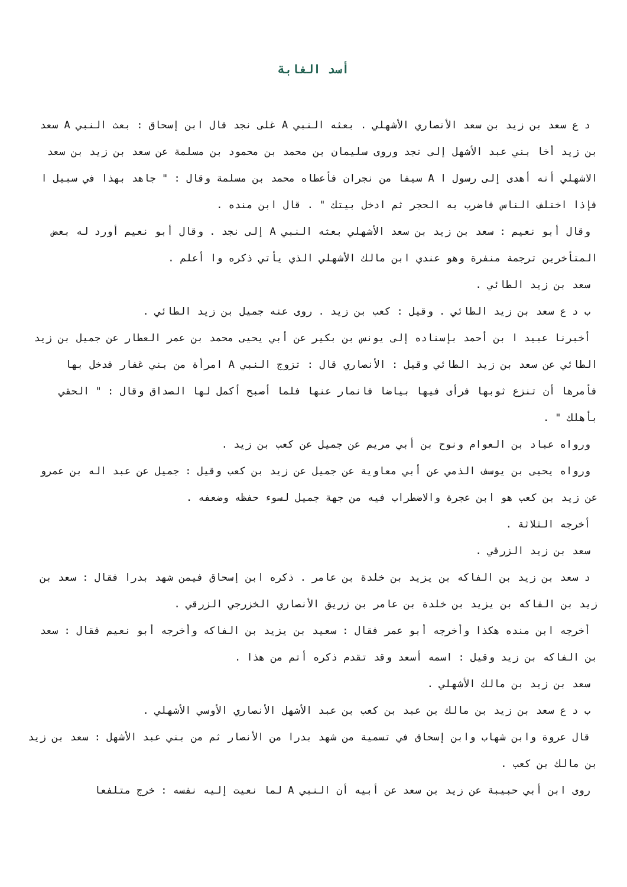أسد الغابة
د ع سعد بن زيد بن سعد الأنصاري الأشهلي . بعثه النبي A غلى نجد قال ابن إسحاق : بعث النبي A سعد بن زيد أخا بني عبد الأشهل إلى نجد وروى سليمان بن محمد بن محمود بن مسلمة عن سعد بن زيد بن سعد الاشهلي أنه أهدى إلى رسول ا A سيفا من نجران فأعطاه محمد بن مسلمة وقال : " جاهد بهذا في سبيل ا فإذا اختلف الناس فاضرب به الحجر ثم ادخل بيتك " . قال ابن منده .
وقال أبو نعيم : سعد بن زيد بن سعد الأشهلي بعثه النبي A إلى نجد . وقال أبو نعيم أورد له بعض المتأخرين ترجمة منفرة وهو عندي ابن مالك الأشهلي الذي يأتي ذكره وا أعلم .
سعد بن زيد الطائي .
ب د ع سعد بن زيد الطائي . وقيل : كعب بن زيد . روى عنه جميل بن زيد الطائي .
أخبرنا عبيد ا بن أحمد بإسناده إلى يونس بن بكير عن أبي يحيى محمد بن عمر العطار عن جميل بن زيد الطائي عن سعد بن زيد الطائي وقيل : الأنصاري قال : تزوج النبي A امرأة من بني غفار فدخل بها فأمرها أن تنزع ثوبها فرأى فيها بياضا فانمار عنها فلما أصبح أكمل لها الصداق وقال : " الحقي بأهلك " .
ورواه عباد بن العوام ونوح بن أبي مريم عن جميل عن كعب بن زيد .
ورواه يحيى بن يوسف الذمي عن أبي معاوية عن جميل عن زيد بن كعب وقيل : جميل عن عبد اله بن عمرو عن زيد بن كعب هو ابن عجرة والاضطراب فيه من جهة جميل لسوء حفظه وضعفه .
أخرجه الثلاثة .
سعد بن زيد الزرقي .
د سعد بن زيد بن الفاكه بن يزيد بن خلدة بن عامر . ذكره ابن إسحاق فيمن شهد بدرا فقال : سعد بن زيد بن الفاكه بن يزيد بن خلدة بن عامر بن زريق الأنصاري الخزرجي الزرقي .
أخرجه ابن منده هكذا وأخرجه أبو عمر فقال : سعيد بن يزيد بن الفاكه وأخرجه أبو نعيم فقال : سعد بن الفاكه بن زيد وقيل : اسمه أسعد وقد تقدم ذكره أتم من هذا .
سعد بن زيد بن مالك الأشهلي .
ب د ع سعد بن زيد بن مالك بن عبد بن كعب بن عبد الأشهل الأنصاري الأوسي الأشهلي .
قال عروة وابن شهاب وابن إسحاق في تسمية من شهد بدرا من الأنصار ثم من بني عبد الأشهل : سعد بن زيد بن مالك بن كعب .
روى ابن أبي حبيبة عن زيد بن سعد عن أبيه أن النبي A لما نعيت إليه نفسه : خرج متلفعا